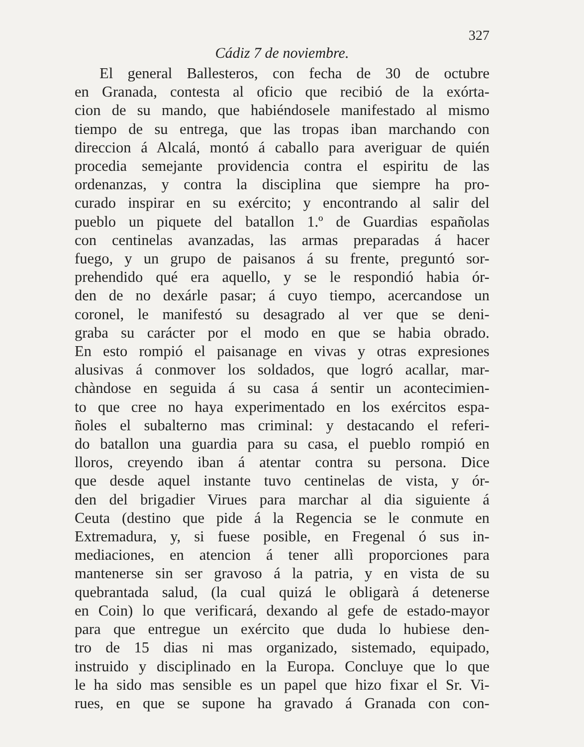327
Cádiz 7 de noviembre.
El general Ballesteros, con fecha de 30 de octubre
en Granada, contesta al oficio que recibió de la exórta-
cion de su mando, que habiéndosele manifestado al mismo
tiempo de su entrega, que las tropas iban marchando con
direccion á Alcalá, montó á caballo para averiguar de quién
procedia semejante providencia contra el espiritu de las
ordenanzas, y contra la disciplina que siempre ha pro-
curado inspirar en su exército; y encontrando al salir del
pueblo un piquete del batallon 1.º de Guardias españolas
con centinelas avanzadas, las armas preparadas á hacer
fuego, y un grupo de paisanos á su frente, preguntó sor-
prehendido qué era aquello, y se le respondió habia ór-
den de no dexárle pasar; á cuyo tiempo, acercandose un
coronel, le manifestó su desagrado al ver que se deni-
graba su carácter por el modo en que se habia obrado.
En esto rompió el paisanage en vivas y otras expresiones
alusivas á conmover los soldados, que logró acallar, mar-
chàndose en seguida á su casa á sentir un acontecimien-
to que cree no haya experimentado en los exércitos espa-
ñoles el subalterno mas criminal: y destacando el referi-
do batallon una guardia para su casa, el pueblo rompió en
lloros, creyendo iban á atentar contra su persona. Dice
que desde aquel instante tuvo centinelas de vista, y ór-
den del brigadier Virues para marchar al dia siguiente á
Ceuta (destino que pide á la Regencia se le conmute en
Extremadura, y, si fuese posible, en Fregenal ó sus in-
mediaciones, en atencion á tener allì proporciones para
mantenerse sin ser gravoso á la patria, y en vista de su
quebrantada salud, (la cual quizá le obligarà á detenerse
en Coin) lo que verificará, dexando al gefe de estado-mayor
para que entregue un exército que duda lo hubiese den-
tro de 15 dias ni mas organizado, sistemado, equipado,
instruido y disciplinado en la Europa. Concluye que lo que
le ha sido mas sensible es un papel que hizo fixar el Sr. Vi-
rues, en que se supone ha gravado á Granada con con-